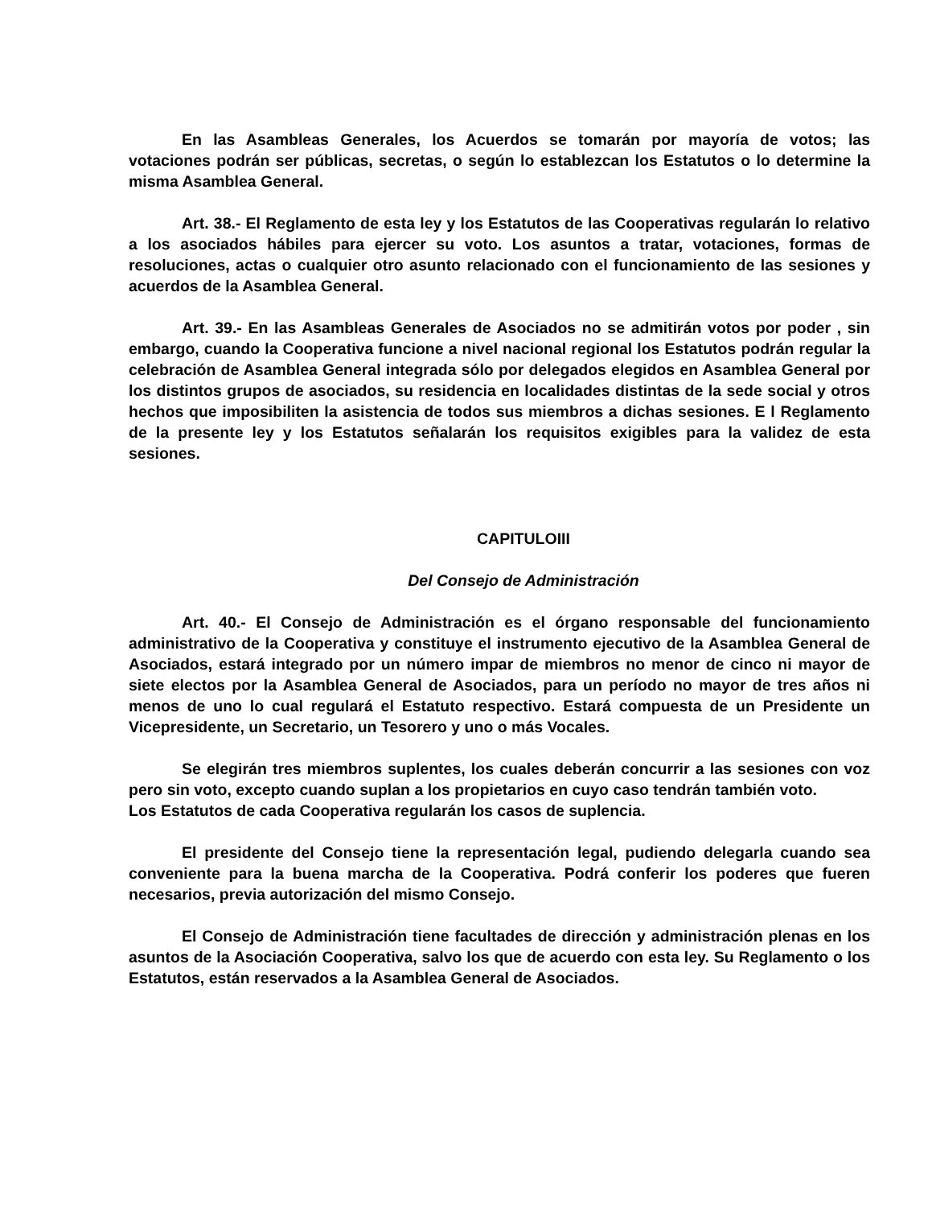En las Asambleas Generales, los Acuerdos se tomarán por mayoría de votos; las votaciones podrán ser públicas, secretas, o según lo establezcan los Estatutos o lo determine la misma Asamblea General.
Art. 38.- El Reglamento de esta ley y los Estatutos de las Cooperativas regularán lo relativo a los asociados hábiles para ejercer su voto. Los asuntos a tratar, votaciones, formas de resoluciones, actas o cualquier otro asunto relacionado con el funcionamiento de las sesiones y acuerdos de la Asamblea General.
Art. 39.- En las Asambleas Generales de Asociados no se admitirán votos por poder , sin embargo, cuando la Cooperativa funcione a nivel nacional regional los Estatutos podrán regular la celebración de Asamblea General integrada sólo por delegados elegidos en Asamblea General por los distintos grupos de asociados, su residencia en localidades distintas de la sede social y otros hechos que imposibiliten la asistencia de todos sus miembros a dichas sesiones. E l Reglamento de la presente ley y los Estatutos señalarán los requisitos exigibles para la validez de esta sesiones.
CAPITULOIII
Del Consejo de Administración
Art. 40.- El Consejo de Administración es el órgano responsable del funcionamiento administrativo de la Cooperativa y constituye el instrumento ejecutivo de la Asamblea General de Asociados, estará integrado por un número impar de miembros no menor de cinco ni mayor de siete electos por la Asamblea General de Asociados, para un período no mayor de tres años ni menos de uno lo cual regulará el Estatuto respectivo. Estará compuesta de un Presidente un Vicepresidente, un Secretario, un Tesorero y uno o más Vocales.
Se elegirán tres miembros suplentes, los cuales deberán concurrir a las sesiones con voz pero sin voto, excepto cuando suplan a los propietarios en cuyo caso tendrán también voto.
Los Estatutos de cada Cooperativa regularán los casos de suplencia.
El presidente del Consejo tiene la representación legal, pudiendo delegarla cuando sea conveniente para la buena marcha de la Cooperativa. Podrá conferir los poderes que fueren necesarios, previa autorización del mismo Consejo.
El Consejo de Administración tiene facultades de dirección y administración plenas en los asuntos de la Asociación Cooperativa, salvo los que de acuerdo con esta ley. Su Reglamento o los Estatutos, están reservados a la Asamblea General de Asociados.